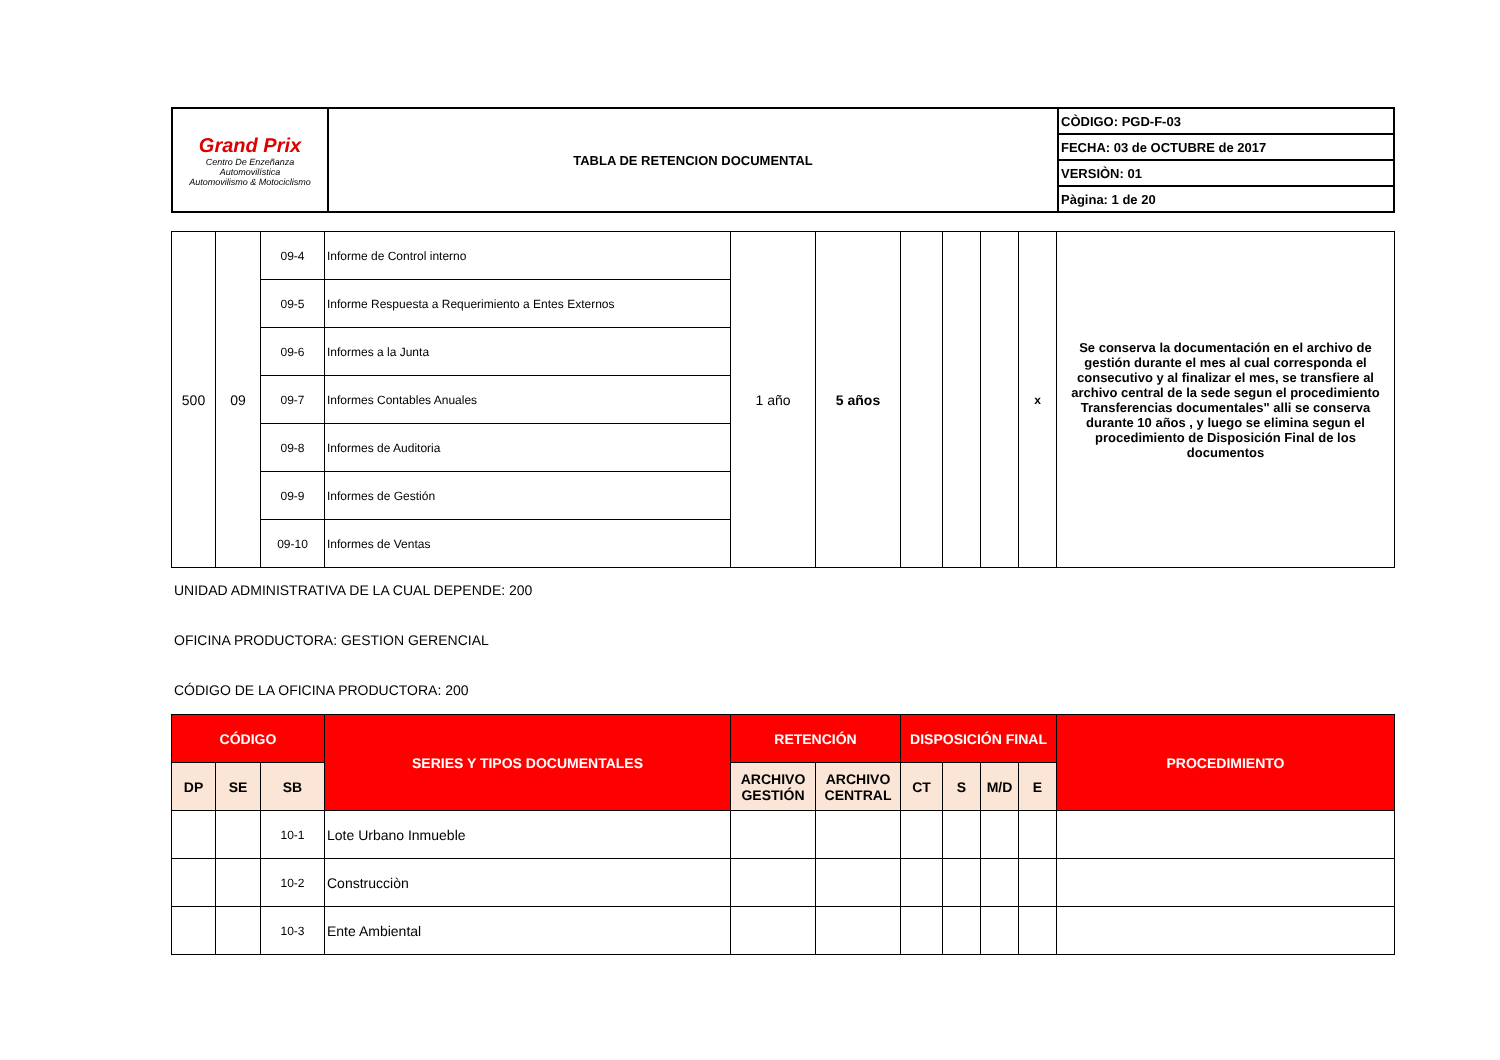| Grand Prix Centro De Enzeñanza Automovilística Automovilismo & Motociclismo | TABLA DE RETENCION DOCUMENTAL | CÒDIGO: PGD-F-03 |
| | | FECHA: 03 de OCTUBRE de 2017 |
| | | VERSIÒN: 01 |
| | | Pàgina: 1 de 20 |
| 500 | 09 | 09-4 | Informe de Control interno | 1 año | 5 años | | | | x | Se conserva la documentación en el archivo de gestión durante el mes al cual corresponda el consecutivo y al finalizar el mes, se transfiere al archivo central de la sede segun el procedimiento Transferencias documentales" alli se conserva durante 10 años , y luego se elimina segun el procedimiento de Disposición Final de los documentos |
| | | 09-5 | Informe Respuesta a Requerimiento a Entes Externos | | | | | | | |
| | | 09-6 | Informes a la Junta | | | | | | | |
| | | 09-7 | Informes Contables Anuales | | | | | | | |
| | | 09-8 | Informes de Auditoria | | | | | | | |
| | | 09-9 | Informes de Gestión | | | | | | | |
| | | 09-10 | Informes de Ventas | | | | | | | |
UNIDAD ADMINISTRATIVA DE LA CUAL DEPENDE: 200
OFICINA PRODUCTORA: GESTION GERENCIAL
CÓDIGO DE LA OFICINA PRODUCTORA: 200
| CÓDIGO | | | SERIES Y TIPOS DOCUMENTALES | RETENCIÓN | | DISPOSICIÓN FINAL | | | | PROCEDIMIENTO |
| --- | --- | --- | --- | --- | --- | --- | --- | --- | --- | --- |
| DP | SE | SB | | ARCHIVO GESTIÓN | ARCHIVO CENTRAL | CT | S | M/D | E | |
| | | 10-1 | Lote Urbano Inmueble | | | | | | | |
| | | 10-2 | Construcciòn | | | | | | | |
| | | 10-3 | Ente Ambiental | | | | | | | |